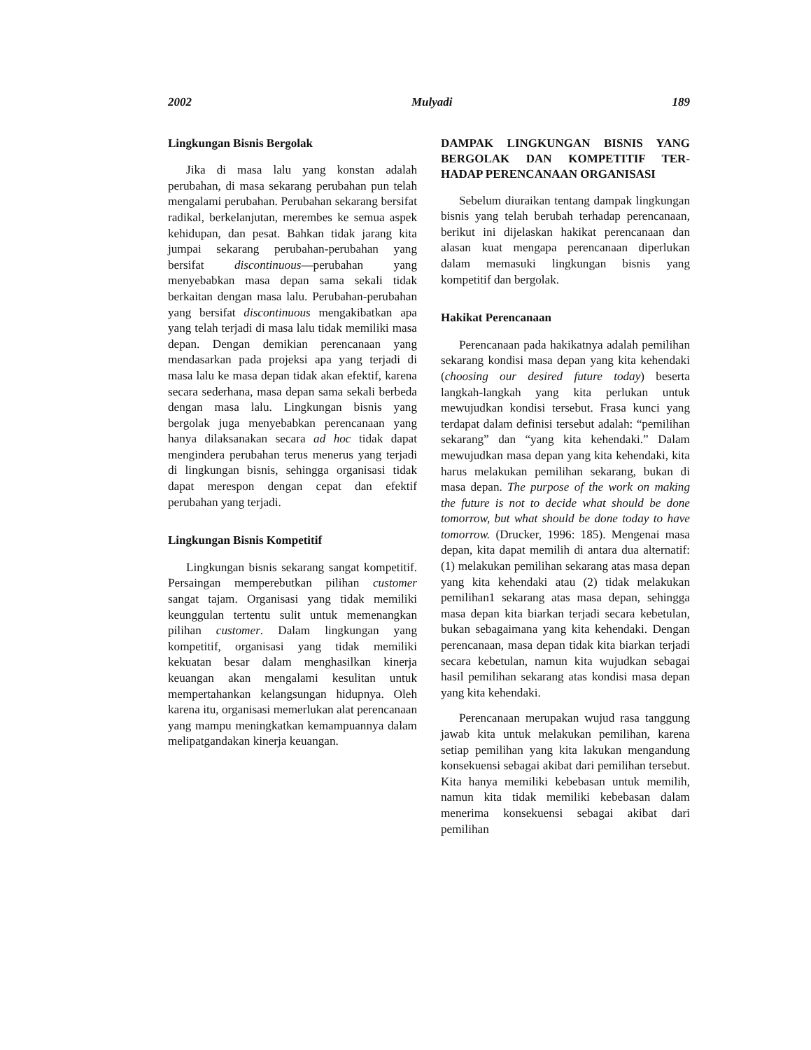2002 Mulyadi 189
Lingkungan Bisnis Bergolak
Jika di masa lalu yang konstan adalah perubahan, di masa sekarang perubahan pun telah mengalami perubahan. Perubahan sekarang bersifat radikal, berkelanjutan, merembes ke semua aspek kehidupan, dan pesat. Bahkan tidak jarang kita jumpai sekarang perubahan-perubahan yang bersifat discontinuous—perubahan yang menyebabkan masa depan sama sekali tidak berkaitan dengan masa lalu. Perubahan-perubahan yang bersifat discontinuous mengakibatkan apa yang telah terjadi di masa lalu tidak memiliki masa depan. Dengan demikian perencanaan yang mendasarkan pada projeksi apa yang terjadi di masa lalu ke masa depan tidak akan efektif, karena secara sederhana, masa depan sama sekali berbeda dengan masa lalu. Lingkungan bisnis yang bergolak juga menyebabkan perencanaan yang hanya dilaksanakan secara ad hoc tidak dapat mengindera perubahan terus menerus yang terjadi di lingkungan bisnis, sehingga organisasi tidak dapat merespon dengan cepat dan efektif perubahan yang terjadi.
Lingkungan Bisnis Kompetitif
Lingkungan bisnis sekarang sangat kompetitif. Persaingan memperebutkan pilihan customer sangat tajam. Organisasi yang tidak memiliki keunggulan tertentu sulit untuk memenangkan pilihan customer. Dalam lingkungan yang kompetitif, organisasi yang tidak memiliki kekuatan besar dalam menghasilkan kinerja keuangan akan mengalami kesulitan untuk mempertahankan kelangsungan hidupnya. Oleh karena itu, organisasi memerlukan alat perencanaan yang mampu meningkatkan kemampuannya dalam melipatgandakan kinerja keuangan.
DAMPAK LINGKUNGAN BISNIS YANG BERGOLAK DAN KOMPETITIF TER-HADAP PERENCANAAN ORGANISASI
Sebelum diuraikan tentang dampak lingkungan bisnis yang telah berubah terhadap perencanaan, berikut ini dijelaskan hakikat perencanaan dan alasan kuat mengapa perencanaan diperlukan dalam memasuki lingkungan bisnis yang kompetitif dan bergolak.
Hakikat Perencanaan
Perencanaan pada hakikatnya adalah pemilihan sekarang kondisi masa depan yang kita kehendaki (choosing our desired future today) beserta langkah-langkah yang kita perlukan untuk mewujudkan kondisi tersebut. Frasa kunci yang terdapat dalam definisi tersebut adalah: “pemilihan sekarang” dan “yang kita kehendaki.” Dalam mewujudkan masa depan yang kita kehendaki, kita harus melakukan pemilihan sekarang, bukan di masa depan. The purpose of the work on making the future is not to decide what should be done tomorrow, but what should be done today to have tomorrow. (Drucker, 1996: 185). Mengenai masa depan, kita dapat memilih di antara dua alternatif: (1) melakukan pemilihan sekarang atas masa depan yang kita kehendaki atau (2) tidak melakukan pemilihan1 sekarang atas masa depan, sehingga masa depan kita biarkan terjadi secara kebetulan, bukan sebagaimana yang kita kehendaki. Dengan perencanaan, masa depan tidak kita biarkan terjadi secara kebetulan, namun kita wujudkan sebagai hasil pemilihan sekarang atas kondisi masa depan yang kita kehendaki.
Perencanaan merupakan wujud rasa tanggung jawab kita untuk melakukan pemilihan, karena setiap pemilihan yang kita lakukan mengandung konsekuensi sebagai akibat dari pemilihan tersebut. Kita hanya memiliki kebebasan untuk memilih, namun kita tidak memiliki kebebasan dalam menerima konsekuensi sebagai akibat dari pemilihan